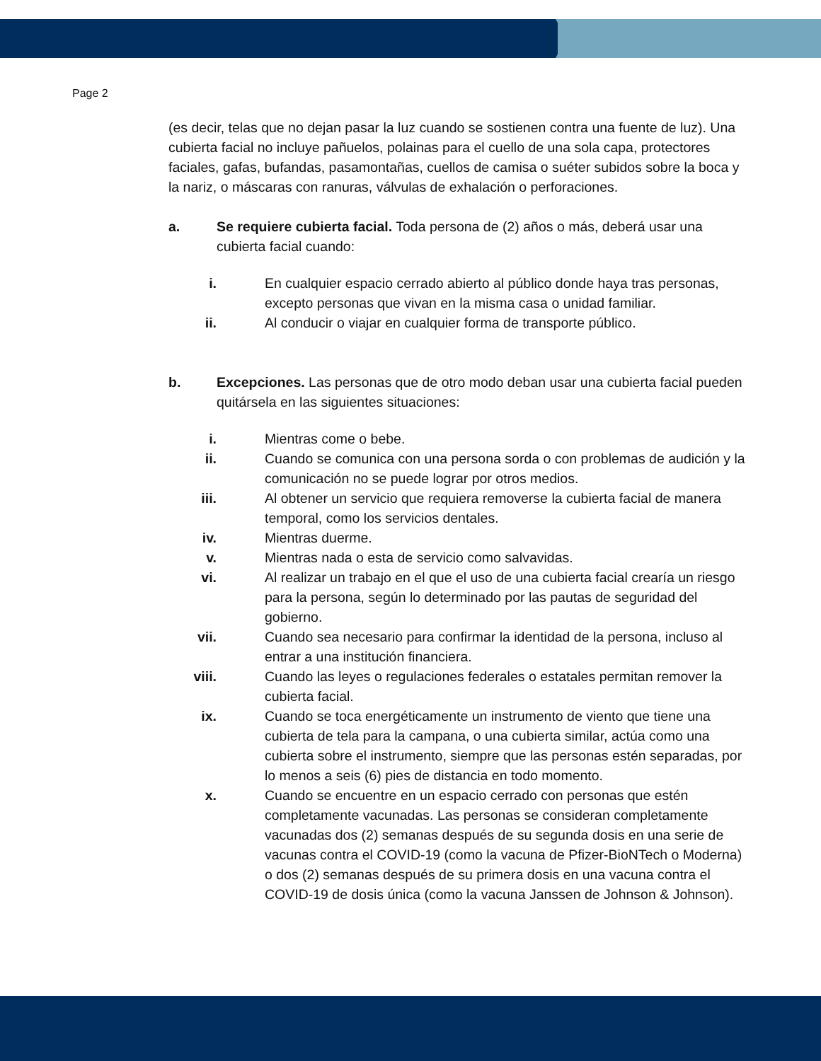Page 2
(es decir, telas que no dejan pasar la luz cuando se sostienen contra una fuente de luz). Una cubierta facial no incluye pañuelos, polainas para el cuello de una sola capa, protectores faciales, gafas, bufandas, pasamontañas, cuellos de camisa o suéter subidos sobre la boca y la nariz, o máscaras con ranuras, válvulas de exhalación o perforaciones.
a. Se requiere cubierta facial. Toda persona de (2) años o más, deberá usar una cubierta facial cuando:
i. En cualquier espacio cerrado abierto al público donde haya tras personas, excepto personas que vivan en la misma casa o unidad familiar.
ii. Al conducir o viajar en cualquier forma de transporte público.
b. Excepciones. Las personas que de otro modo deban usar una cubierta facial pueden quitársela en las siguientes situaciones:
i. Mientras come o bebe.
ii. Cuando se comunica con una persona sorda o con problemas de audición y la comunicación no se puede lograr por otros medios.
iii. Al obtener un servicio que requiera removerse la cubierta facial de manera temporal, como los servicios dentales.
iv. Mientras duerme.
v. Mientras nada o esta de servicio como salvavidas.
vi. Al realizar un trabajo en el que el uso de una cubierta facial crearía un riesgo para la persona, según lo determinado por las pautas de seguridad del gobierno.
vii. Cuando sea necesario para confirmar la identidad de la persona, incluso al entrar a una institución financiera.
viii. Cuando las leyes o regulaciones federales o estatales permitan remover la cubierta facial.
ix. Cuando se toca energéticamente un instrumento de viento que tiene una cubierta de tela para la campana, o una cubierta similar, actúa como una cubierta sobre el instrumento, siempre que las personas estén separadas, por lo menos a seis (6) pies de distancia en todo momento.
x. Cuando se encuentre en un espacio cerrado con personas que estén completamente vacunadas. Las personas se consideran completamente vacunadas dos (2) semanas después de su segunda dosis en una serie de vacunas contra el COVID-19 (como la vacuna de Pfizer-BioNTech o Moderna) o dos (2) semanas después de su primera dosis en una vacuna contra el COVID-19 de dosis única (como la vacuna Janssen de Johnson & Johnson).